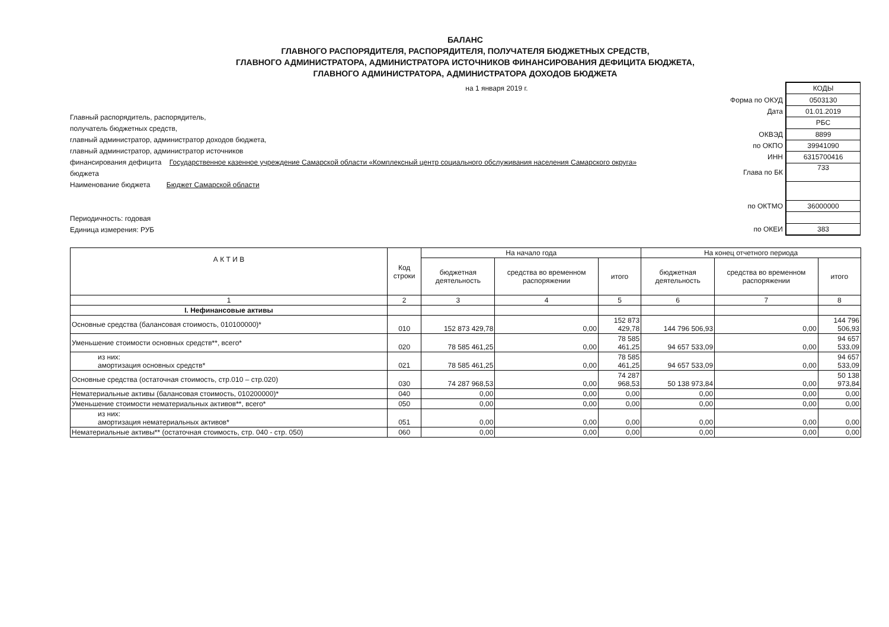БАЛАНС
ГЛАВНОГО РАСПОРЯДИТЕЛЯ, РАСПОРЯДИТЕЛЯ, ПОЛУЧАТЕЛЯ БЮДЖЕТНЫХ СРЕДСТВ,
ГЛАВНОГО АДМИНИСТРАТОРА, АДМИНИСТРАТОРА ИСТОЧНИКОВ ФИНАНСИРОВАНИЯ ДЕФИЦИТА БЮДЖЕТА,
ГЛАВНОГО АДМИНИСТРАТОРА, АДМИНИСТРАТОРА ДОХОДОВ БЮДЖЕТА
на 1 января 2019 г.
Главный распорядитель, распорядитель,
получатель бюджетных средств,
главный администратор, администратор доходов бюджета,
главный администратор, администратор источников
финансирования дефицита Государственное казенное учреждение Самарской области «Комплексный центр социального обслуживания населения Самарского округа»
бюджета
Наименование бюджета Бюджет Самарской области
Периодичность: годовая
Единица измерения: РУБ
| | КОДЫ |
| Форма по ОКУД | 0503130 |
| Дата | 01.01.2019 |
| | РБС |
| ОКВЭД | 8899 |
| по ОКПО | 39941090 |
| ИНН | 6315700416 |
| Глава по БК | 733 |
| по ОКТМО | 36000000 |
| по ОКЕИ | 383 |
| А К Т И В | Код строки | На начало года | | | На конец отчетного периода | | |
| --- | --- | --- | --- | --- | --- | --- | --- |
| | | бюджетная деятельность | средства во временном распоряжении | итого | бюджетная деятельность | средства во временном распоряжении | итого |
| 1 | 2 | 3 | 4 | 5 | 6 | 7 | 8 |
| I. Нефинансовые активы | | | | | | | |
| Основные средства (балансовая стоимость, 010100000)* | 010 | 152 873 429,78 | 0,00 | 152 873 429,78 | 144 796 506,93 | 0,00 | 144 796 506,93 |
| Уменьшение стоимости основных средств**, всего* | 020 | 78 585 461,25 | 0,00 | 78 585 461,25 | 94 657 533,09 | 0,00 | 94 657 533,09 |
| из них: амортизация основных средств* | 021 | 78 585 461,25 | 0,00 | 78 585 461,25 | 94 657 533,09 | 0,00 | 94 657 533,09 |
| Основные средства (остаточная стоимость, стр.010 – стр.020) | 030 | 74 287 968,53 | 0,00 | 74 287 968,53 | 50 138 973,84 | 0,00 | 50 138 973,84 |
| Нематериальные активы (балансовая стоимость, 010200000)* | 040 | 0,00 | 0,00 | 0,00 | 0,00 | 0,00 | 0,00 |
| Уменьшение стоимости нематериальных активов**, всего* | 050 | 0,00 | 0,00 | 0,00 | 0,00 | 0,00 | 0,00 |
| из них: амортизация нематериальных активов* | 051 | 0,00 | 0,00 | 0,00 | 0,00 | 0,00 | 0,00 |
| Нематериальные активы** (остаточная стоимость, стр. 040 - стр. 050) | 060 | 0,00 | 0,00 | 0,00 | 0,00 | 0,00 | 0,00 |